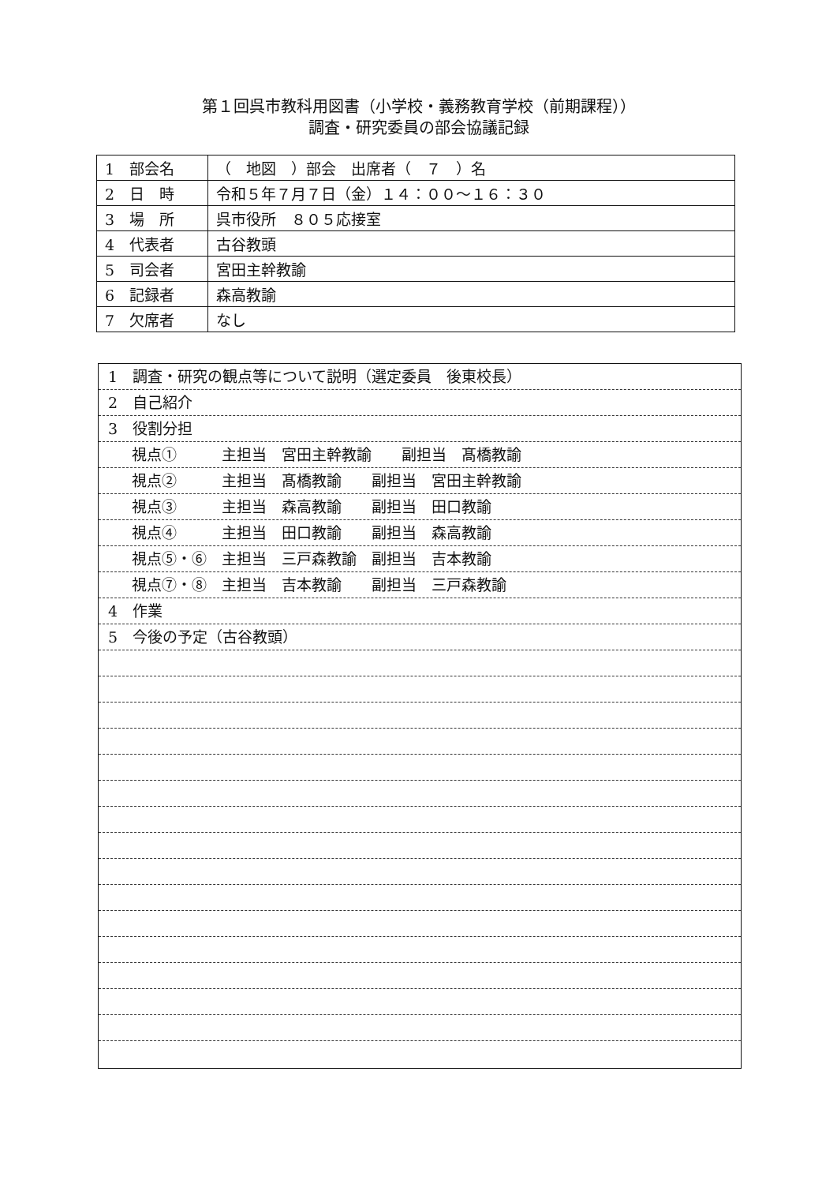第１回呉市教科用図書（小学校・義務教育学校（前期課程））
調査・研究委員の部会協議記録
| 1 部会名 | （ 地図 ）部会 出席者（ ７ ）名 |
| 2 日 時 | 令和５年７月７日（金）１４：００～１６：３０ |
| 3 場 所 | 呉市役所 ８０５応接室 |
| 4 代表者 | 古谷教頭 |
| 5 司会者 | 宮田主幹教諭 |
| 6 記録者 | 森高教諭 |
| 7 欠席者 | なし |
1　調査・研究の観点等について説明（選定委員　後東校長）
2　自己紹介
3　役割分担
視点①　　　主担当　宮田主幹教諭　　副担当　髙橋教諭
視点②　　　主担当　髙橋教諭　　副担当　宮田主幹教諭
視点③　　　主担当　森高教諭　　副担当　田口教諭
視点④　　　主担当　田口教諭　　副担当　森高教諭
視点⑤・⑥　主担当　三戸森教諭　副担当　吉本教諭
視点⑦・⑧　主担当　吉本教諭　　副担当　三戸森教諭
4　作業
5　今後の予定（古谷教頭）